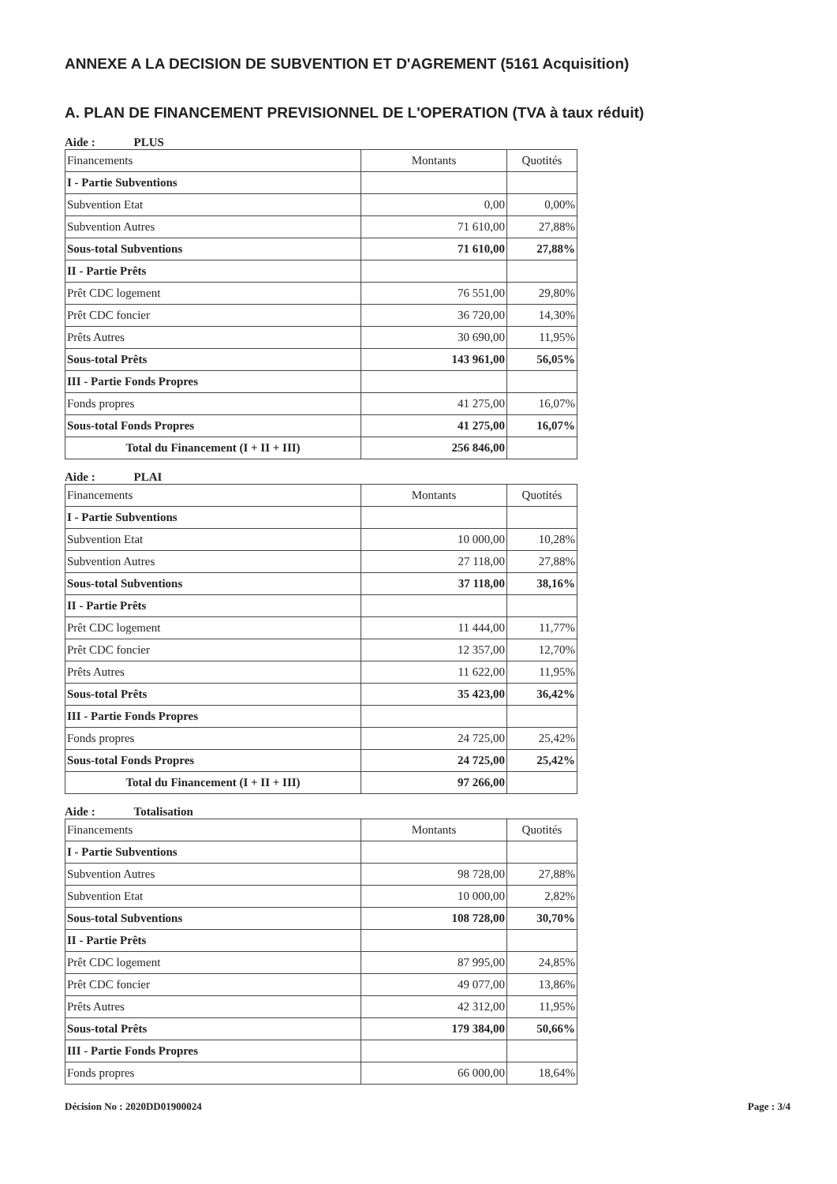ANNEXE A LA DECISION DE SUBVENTION ET D'AGREMENT (5161 Acquisition)
A. PLAN DE FINANCEMENT PREVISIONNEL DE L'OPERATION (TVA à taux réduit)
Aide : PLUS
| Financements | Montants | Quotités |
| --- | --- | --- |
| I - Partie Subventions | | |
| Subvention Etat | 0,00 | 0,00% |
| Subvention Autres | 71 610,00 | 27,88% |
| Sous-total Subventions | 71 610,00 | 27,88% |
| II - Partie Prêts | | |
| Prêt CDC logement | 76 551,00 | 29,80% |
| Prêt CDC foncier | 36 720,00 | 14,30% |
| Prêts Autres | 30 690,00 | 11,95% |
| Sous-total Prêts | 143 961,00 | 56,05% |
| III - Partie Fonds Propres | | |
| Fonds propres | 41 275,00 | 16,07% |
| Sous-total Fonds Propres | 41 275,00 | 16,07% |
| Total du Financement (I + II + III) | 256 846,00 | |
Aide : PLAI
| Financements | Montants | Quotités |
| --- | --- | --- |
| I - Partie Subventions | | |
| Subvention Etat | 10 000,00 | 10,28% |
| Subvention Autres | 27 118,00 | 27,88% |
| Sous-total Subventions | 37 118,00 | 38,16% |
| II - Partie Prêts | | |
| Prêt CDC logement | 11 444,00 | 11,77% |
| Prêt CDC foncier | 12 357,00 | 12,70% |
| Prêts Autres | 11 622,00 | 11,95% |
| Sous-total Prêts | 35 423,00 | 36,42% |
| III - Partie Fonds Propres | | |
| Fonds propres | 24 725,00 | 25,42% |
| Sous-total Fonds Propres | 24 725,00 | 25,42% |
| Total du Financement (I + II + III) | 97 266,00 | |
Aide : Totalisation
| Financements | Montants | Quotités |
| --- | --- | --- |
| I - Partie Subventions | | |
| Subvention Autres | 98 728,00 | 27,88% |
| Subvention Etat | 10 000,00 | 2,82% |
| Sous-total Subventions | 108 728,00 | 30,70% |
| II - Partie Prêts | | |
| Prêt CDC logement | 87 995,00 | 24,85% |
| Prêt CDC foncier | 49 077,00 | 13,86% |
| Prêts Autres | 42 312,00 | 11,95% |
| Sous-total Prêts | 179 384,00 | 50,66% |
| III - Partie Fonds Propres | | |
| Fonds propres | 66 000,00 | 18,64% |
Décision No : 2020DD01900024 Page : 3/4